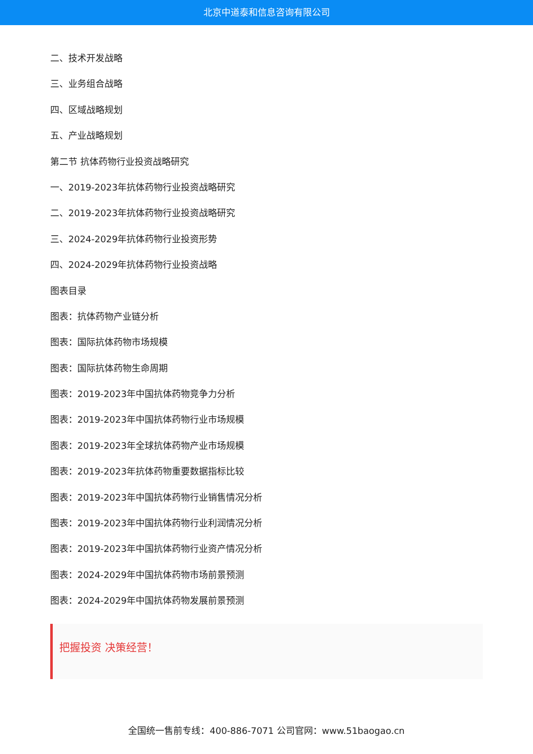北京中道泰和信息咨询有限公司
二、技术开发战略
三、业务组合战略
四、区域战略规划
五、产业战略规划
第二节 抗体药物行业投资战略研究
一、2019-2023年抗体药物行业投资战略研究
二、2019-2023年抗体药物行业投资战略研究
三、2024-2029年抗体药物行业投资形势
四、2024-2029年抗体药物行业投资战略
图表目录
图表：抗体药物产业链分析
图表：国际抗体药物市场规模
图表：国际抗体药物生命周期
图表：2019-2023年中国抗体药物竞争力分析
图表：2019-2023年中国抗体药物行业市场规模
图表：2019-2023年全球抗体药物产业市场规模
图表：2019-2023年抗体药物重要数据指标比较
图表：2019-2023年中国抗体药物行业销售情况分析
图表：2019-2023年中国抗体药物行业利润情况分析
图表：2019-2023年中国抗体药物行业资产情况分析
图表：2024-2029年中国抗体药物市场前景预测
图表：2024-2029年中国抗体药物发展前景预测
把握投资 决策经营！
全国统一售前专线：400-886-7071 公司官网：www.51baogao.cn